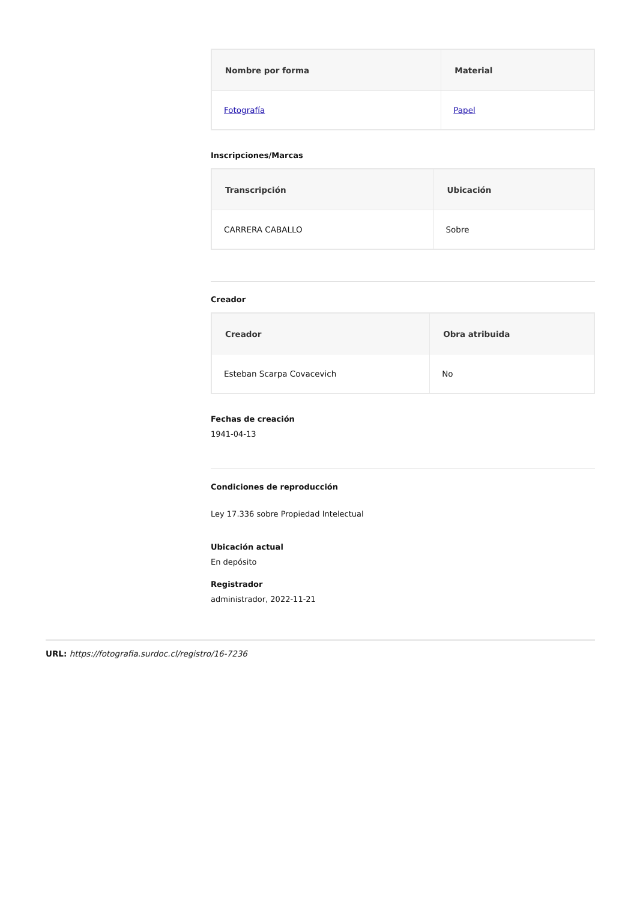| Nombre por forma | Material |
| --- | --- |
| Fotografía | Papel |
Inscripciones/Marcas
| Transcripción | Ubicación |
| --- | --- |
| CARRERA CABALLO | Sobre |
Creador
| Creador | Obra atribuida |
| --- | --- |
| Esteban Scarpa Covacevich | No |
Fechas de creación
1941-04-13
Condiciones de reproducción
Ley 17.336 sobre Propiedad Intelectual
Ubicación actual
En depósito
Registrador
administrador, 2022-11-21
URL: https://fotografia.surdoc.cl/registro/16-7236